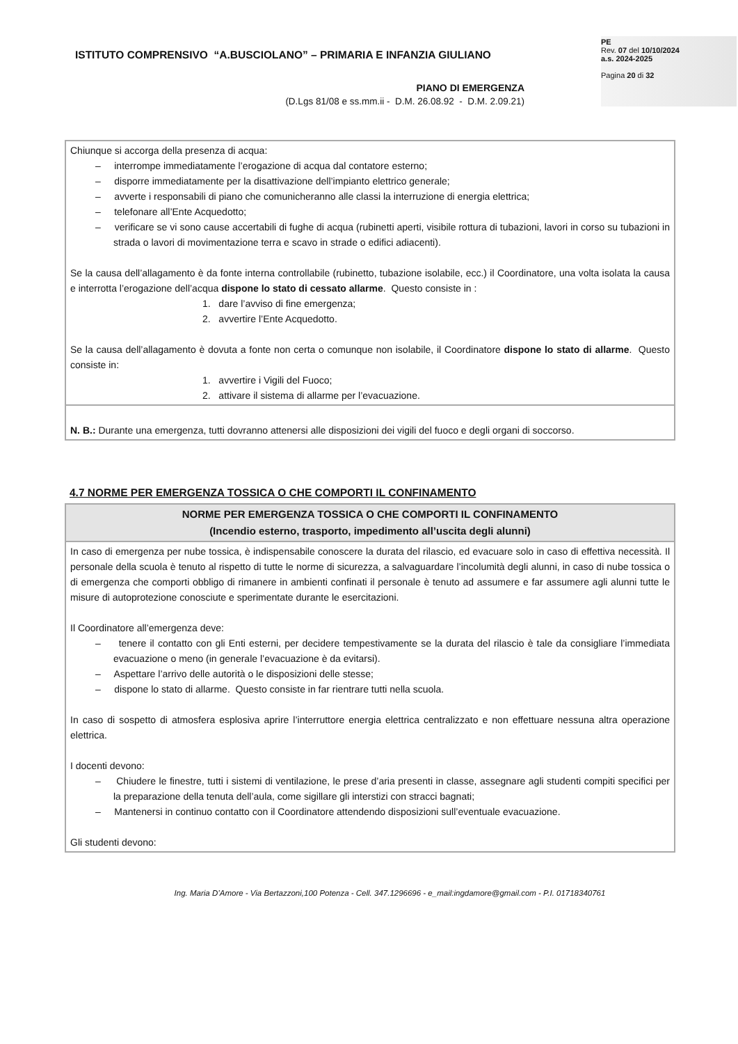ISTITUTO COMPRENSIVO “A.BUSCIOLANO” – PRIMARIA E INFANZIA GIULIANO
PIANO DI EMERGENZA
(D.Lgs 81/08 e ss.mm.ii - D.M. 26.08.92 - D.M. 2.09.21)
PE
Rev. 07 del 10/10/2024
a.s. 2024-2025
Pagina 20 di 32
| Chiunque si accorga della presenza di acqua: – interrompe immediatamente l’erogazione di acqua dal contatore esterno; – disporre immediatamente per la disattivazione dell’impianto elettrico generale; – avverte i responsabili di piano che comunicheranno alle classi la interruzione di energia elettrica; – telefonare all’Ente Acquedotto; – verificare se vi sono cause accertabili di fughe di acqua (rubinetti aperti, visibile rottura di tubazioni, lavori in corso su tubazioni in strada o lavori di movimentazione terra e scavo in strade o edifici adiacenti). Se la causa dell’allagamento è da fonte interna controllabile (rubinetto, tubazione isolabile, ecc.) il Coordinatore, una volta isolata la causa e interrotta l’erogazione dell’acqua dispone lo stato di cessato allarme . Questo consiste in : 1. dare l’avviso di fine emergenza; 2. avvertire l’Ente Acquedotto. Se la causa dell’allagamento è dovuta a fonte non certa o comunque non isolabile, il Coordinatore dispone lo stato di allarme . Questo consiste in: 1. avvertire i Vigili del Fuoco; 2. attivare il sistema di allarme per l’evacuazione. |
| N. B.: Durante una emergenza, tutti dovranno attenersi alle disposizioni dei vigili del fuoco e degli organi di soccorso. |
4.7 NORME PER EMERGENZA TOSSICA O CHE COMPORTI IL CONFINAMENTO
| NORME PER EMERGENZA TOSSICA O CHE COMPORTI IL CONFINAMENTO (Incendio esterno, trasporto, impedimento all’uscita degli alunni) |
| --- |
| In caso di emergenza per nube tossica, è indispensabile conoscere la durata del rilascio, ed evacuare solo in caso di effettiva necessità. Il personale della scuola è tenuto al rispetto di tutte le norme di sicurezza, a salvaguardare l’incolumità degli alunni, in caso di nube tossica o di emergenza che comporti obbligo di rimanere in ambienti confinati il personale è tenuto ad assumere e far assumere agli alunni tutte le misure di autoprotezione conosciute e sperimentate durante le esercitazioni. Il Coordinatore all’emergenza deve: – tenere il contatto con gli Enti esterni, per decidere tempestivamente se la durata del rilascio è tale da consigliare l’immediata evacuazione o meno (in generale l’evacuazione è da evitarsi). – Aspettare l’arrivo delle autorità o le disposizioni delle stesse; – dispone lo stato di allarme. Questo consiste in far rientrare tutti nella scuola. In caso di sospetto di atmosfera esplosiva aprire l’interruttore energia elettrica centralizzato e non effettuare nessuna altra operazione elettrica. I docenti devono: – Chiudere le finestre, tutti i sistemi di ventilazione, le prese d’aria presenti in classe, assegnare agli studenti compiti specifici per la preparazione della tenuta dell’aula, come sigillare gli interstizi con stracci bagnati; – Mantenersi in continuo contatto con il Coordinatore attendendo disposizioni sull’eventuale evacuazione. Gli studenti devono: |
Ing. Maria D’Amore - Via Bertazzoni,100 Potenza - Cell. 347.1296696 - e_mail:ingdamore@gmail.com - P.I. 01718340761